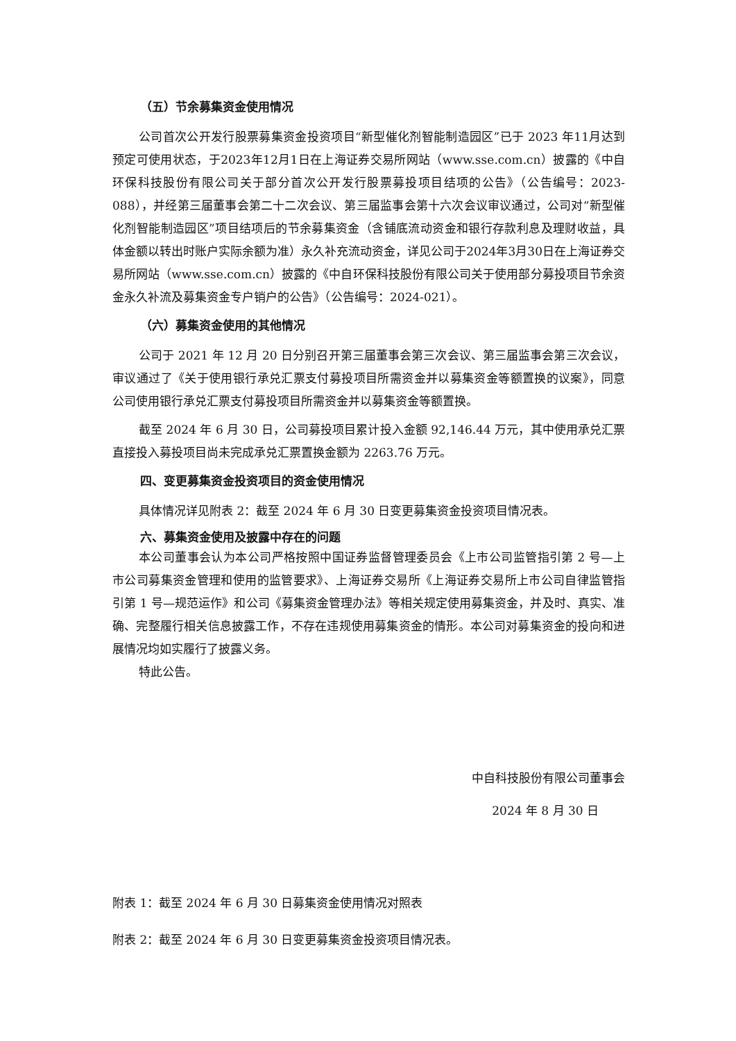（五）节余募集资金使用情况
公司首次公开发行股票募集资金投资项目“新型催化剂智能制造园区”已于 2023 年11月达到预定可使用状态，于2023年12月1日在上海证券交易所网站（www.sse.com.cn）披露的《中自环保科技股份有限公司关于部分首次公开发行股票募投项目结项的公告》（公告编号：2023-088），并经第三届董事会第二十二次会议、第三届监事会第十六次会议审议通过，公司对“新型催化剂智能制造园区”项目结项后的节余募集资金（含铺底流动资金和银行存款利息及理财收益，具体金额以转出时账户实际余额为准）永久补充流动资金，详见公司于2024年3月30日在上海证券交易所网站（www.sse.com.cn）披露的《中自环保科技股份有限公司关于使用部分募投项目节余资金永久补流及募集资金专户销户的公告》（公告编号：2024-021）。
（六）募集资金使用的其他情况
公司于 2021 年 12 月 20 日分别召开第三届董事会第三次会议、第三届监事会第三次会议，审议通过了《关于使用银行承兑汇票支付募投项目所需资金并以募集资金等额置换的议案》，同意公司使用银行承兑汇票支付募投项目所需资金并以募集资金等额置换。
截至 2024 年 6 月 30 日，公司募投项目累计投入金额 92,146.44 万元，其中使用承兑汇票直接投入募投项目尚未完成承兑汇票置换金额为 2263.76 万元。
四、变更募集资金投资项目的资金使用情况
具体情况详见附表 2：截至 2024 年 6 月 30 日变更募集资金投资项目情况表。
六、募集资金使用及披露中存在的问题
本公司董事会认为本公司严格按照中国证券监督管理委员会《上市公司监管指引第 2 号—上市公司募集资金管理和使用的监管要求》、上海证券交易所《上海证券交易所上市公司自律监管指引第 1 号—规范运作》和公司《募集资金管理办法》等相关规定使用募集资金，并及时、真实、准确、完整履行相关信息披露工作，不存在违规使用募集资金的情形。本公司对募集资金的投向和进展情况均如实履行了披露义务。
特此公告。
中自科技股份有限公司董事会
2024 年 8 月 30 日
附表 1：截至 2024 年 6 月 30 日募集资金使用情况对照表
附表 2：截至 2024 年 6 月 30 日变更募集资金投资项目情况表。